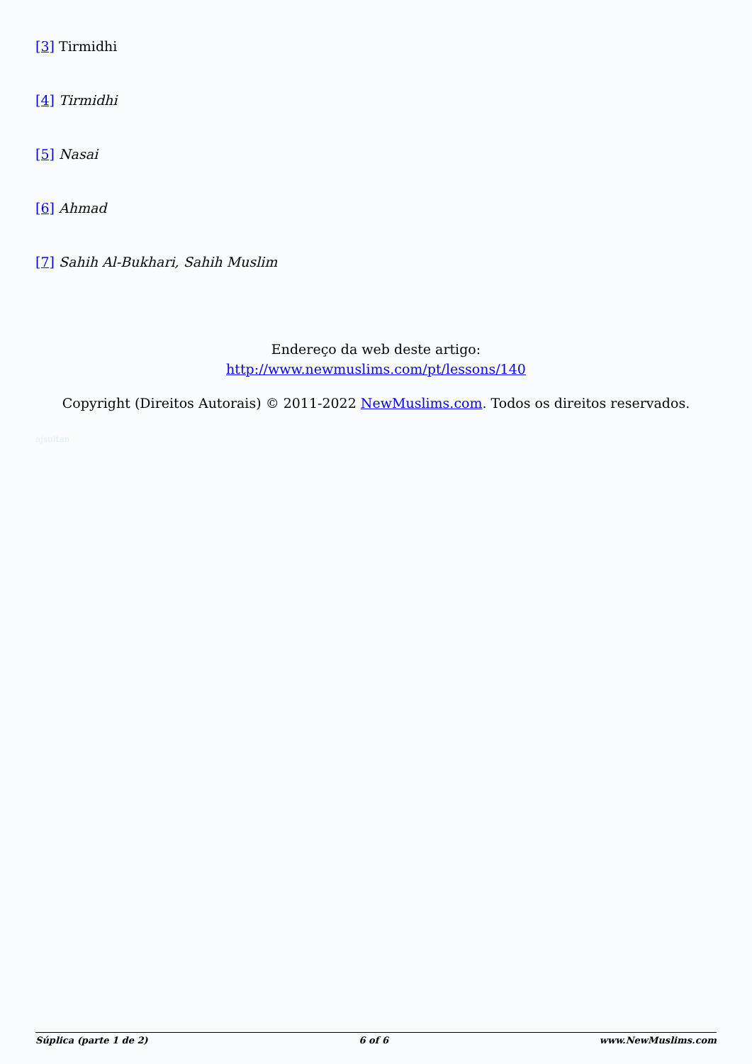[3] Tirmidhi
[4] Tirmidhi
[5] Nasai
[6] Ahmad
[7] Sahih Al-Bukhari, Sahih Muslim
Endereço da web deste artigo:
http://www.newmuslims.com/pt/lessons/140
Copyright (Direitos Autorais) © 2011-2022 NewMuslims.com. Todos os direitos reservados.
ajsultan
Súplica (parte 1 de 2) 6 of 6 www.NewMuslims.com